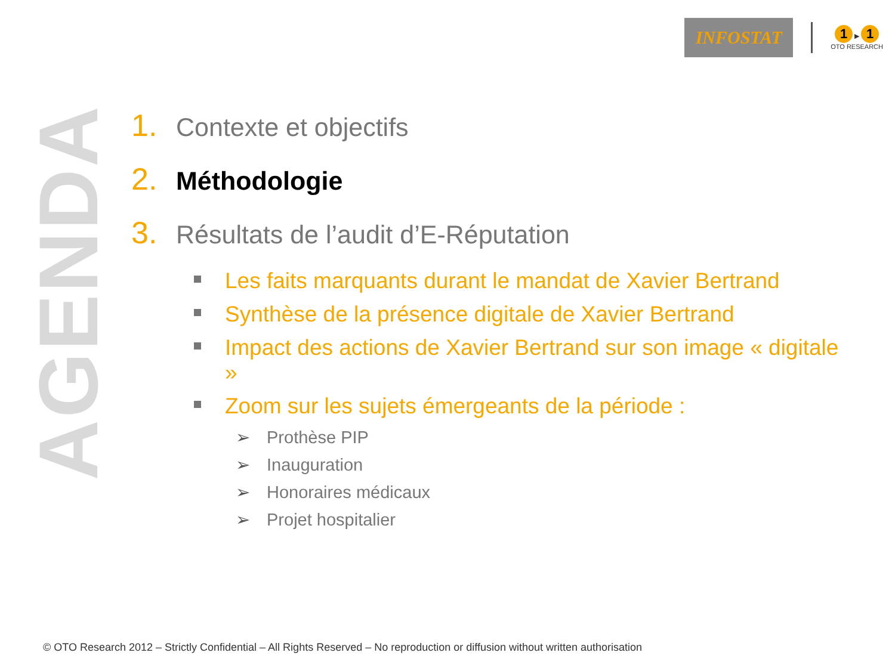INFOSTAT
1 ▶ 1
OTO RESEARCH
AGENDA
1. Contexte et objectifs
2. Méthodologie
3. Résultats de l’audit d’E-Réputation
Les faits marquants durant le mandat de Xavier Bertrand
Synthèse de la présence digitale de Xavier Bertrand
Impact des actions de Xavier Bertrand sur son image « digitale »
Zoom sur les sujets émergeants de la période :
➢ Prothèse PIP
➢ Inauguration
➢ Honoraires médicaux
➢ Projet hospitalier
© OTO Research 2012 – Strictly Confidential – All Rights Reserved – No reproduction or diffusion without written authorisation